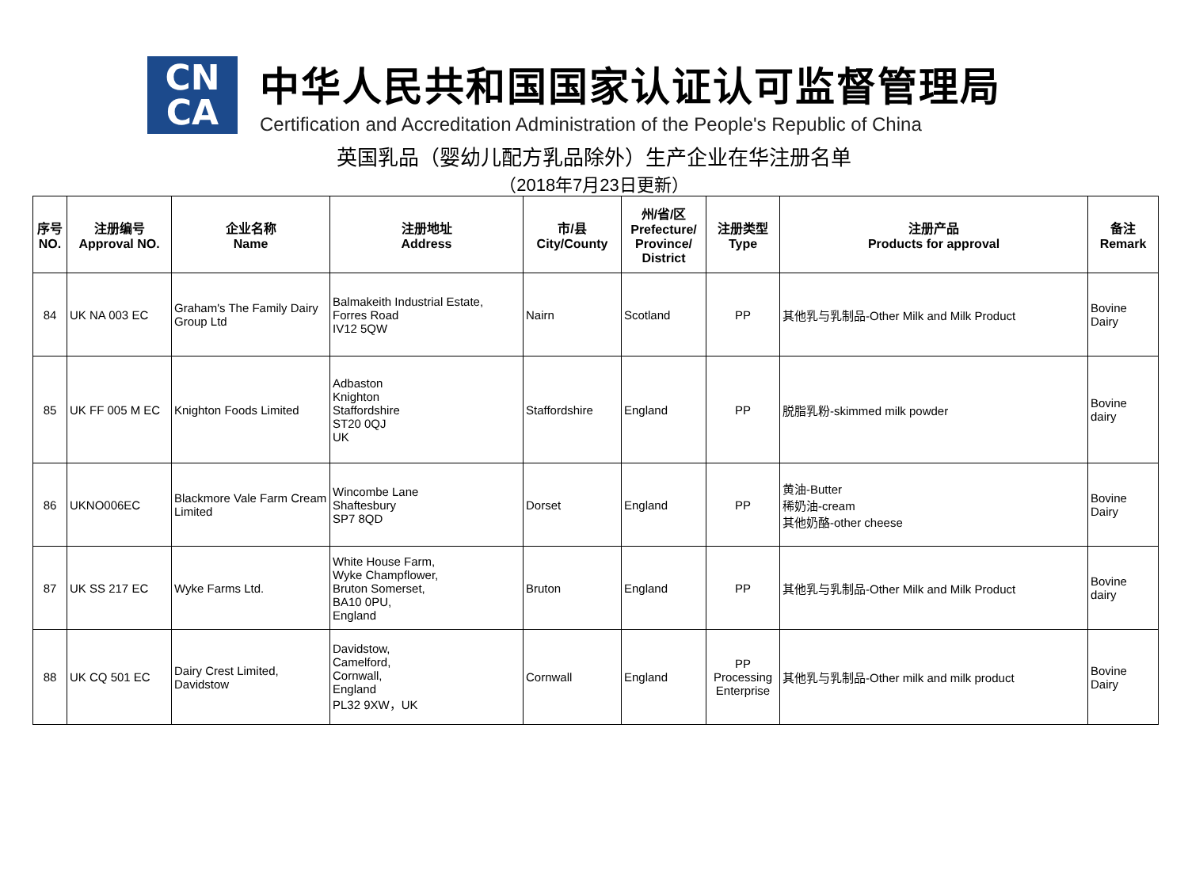CN
CA
中华人民共和国国家认证认可监督管理局
Certification and Accreditation Administration of the People's Republic of China
英国乳品（婴幼儿配方乳品除外）生产企业在华注册名单
（2018年7月23日更新）
| 序号 NO. | 注册编号 Approval NO. | 企业名称 Name | 注册地址 Address | 市/县 City/County | 州/省/区 Prefecture/ Province/ District | 注册类型 Type | 注册产品 Products for approval | 备注 Remark |
| --- | --- | --- | --- | --- | --- | --- | --- | --- |
| 84 | UK NA 003 EC | Graham's The Family Dairy Group Ltd | Balmakeith Industrial Estate, Forres Road IV12 5QW | Nairn | Scotland | PP | 其他乳与乳制品-Other Milk and Milk Product | Bovine Dairy |
| 85 | UK FF 005 M EC | Knighton Foods Limited | Adbaston Knighton Staffordshire ST20 0QJ UK | Staffordshire | England | PP | 脱脂乳粉-skimmed milk powder | Bovine dairy |
| 86 | UKNO006EC | Blackmore Vale Farm Cream Limited | Wincombe Lane Shaftesbury SP7 8QD | Dorset | England | PP | 黄油-Butter 稀奶油-cream 其他奶酪-other cheese | Bovine Dairy |
| 87 | UK SS 217 EC | Wyke Farms Ltd. | White House Farm, Wyke Champflower, Bruton Somerset, BA10 0PU, England | Bruton | England | PP | 其他乳与乳制品-Other Milk and Milk Product | Bovine dairy |
| 88 | UK CQ 501 EC | Dairy Crest Limited, Davidstow | Davidstow, Camelford, Cornwall, England PL32 9XW，UK | Cornwall | England | PP Processing Enterprise | 其他乳与乳制品-Other milk and milk product | Bovine Dairy |